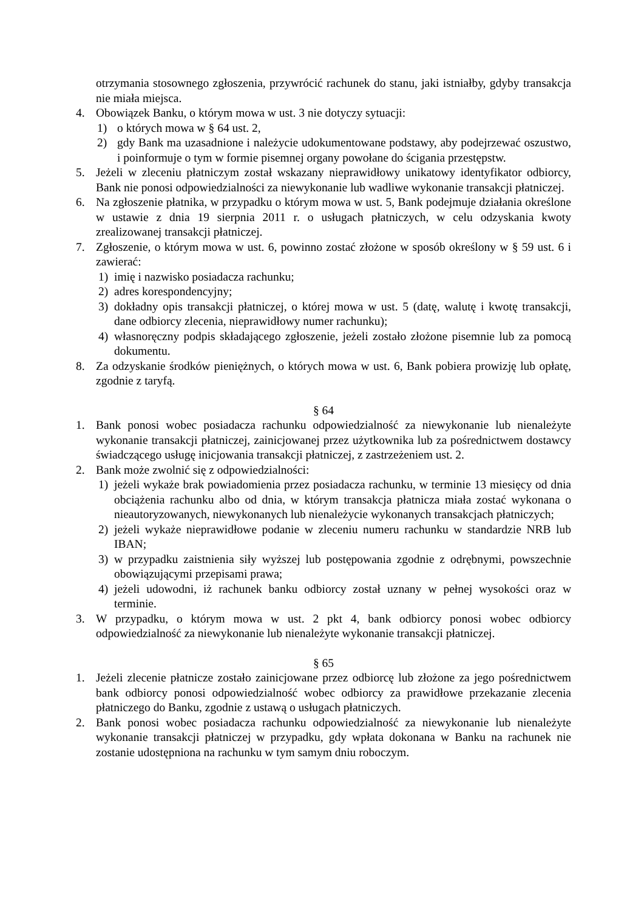otrzymania stosownego zgłoszenia, przywrócić rachunek do stanu, jaki istniałby, gdyby transakcja nie miała miejsca.
4. Obowiązek Banku, o którym mowa w ust. 3 nie dotyczy sytuacji:
1) o których mowa w § 64 ust. 2,
2) gdy Bank ma uzasadnione i należycie udokumentowane podstawy, aby podejrzewać oszustwo, i poinformuje o tym w formie pisemnej organy powołane do ścigania przestępstw.
5. Jeżeli w zleceniu płatniczym został wskazany nieprawidłowy unikatowy identyfikator odbiorcy, Bank nie ponosi odpowiedzialności za niewykonanie lub wadliwe wykonanie transakcji płatniczej.
6. Na zgłoszenie płatnika, w przypadku o którym mowa w ust. 5, Bank podejmuje działania określone w ustawie z dnia 19 sierpnia 2011 r. o usługach płatniczych, w celu odzyskania kwoty zrealizowanej transakcji płatniczej.
7. Zgłoszenie, o którym mowa w ust. 6, powinno zostać złożone w sposób określony w § 59 ust. 6 i zawierać:
1) imię i nazwisko posiadacza rachunku;
2) adres korespondencyjny;
3) dokładny opis transakcji płatniczej, o której mowa w ust. 5 (datę, walutę i kwotę transakcji, dane odbiorcy zlecenia, nieprawidłowy numer rachunku);
4) własnoręczny podpis składającego zgłoszenie, jeżeli zostało złożone pisemnie lub za pomocą dokumentu.
8. Za odzyskanie środków pieniężnych, o których mowa w ust. 6, Bank pobiera prowizję lub opłatę, zgodnie z taryfą.
§ 64
1. Bank ponosi wobec posiadacza rachunku odpowiedzialność za niewykonanie lub nienależyte wykonanie transakcji płatniczej, zainicjowanej przez użytkownika lub za pośrednictwem dostawcy świadczącego usługę inicjowania transakcji płatniczej, z zastrzeżeniem ust. 2.
2. Bank może zwolnić się z odpowiedzialności:
1) jeżeli wykaże brak powiadomienia przez posiadacza rachunku, w terminie 13 miesięcy od dnia obciążenia rachunku albo od dnia, w którym transakcja płatnicza miała zostać wykonana o nieautoryzowanych, niewykonanych lub nienależycie wykonanych transakcjach płatniczych;
2) jeżeli wykaże nieprawidłowe podanie w zleceniu numeru rachunku w standardzie NRB lub IBAN;
3) w przypadku zaistnienia siły wyższej lub postępowania zgodnie z odrębnymi, powszechnie obowiązującymi przepisami prawa;
4) jeżeli udowodni, iż rachunek banku odbiorcy został uznany w pełnej wysokości oraz w terminie.
3. W przypadku, o którym mowa w ust. 2 pkt 4, bank odbiorcy ponosi wobec odbiorcy odpowiedzialność za niewykonanie lub nienależyte wykonanie transakcji płatniczej.
§ 65
1. Jeżeli zlecenie płatnicze zostało zainicjowane przez odbiorcę lub złożone za jego pośrednictwem bank odbiorcy ponosi odpowiedzialność wobec odbiorcy za prawidłowe przekazanie zlecenia płatniczego do Banku, zgodnie z ustawą o usługach płatniczych.
2. Bank ponosi wobec posiadacza rachunku odpowiedzialność za niewykonanie lub nienależyte wykonanie transakcji płatniczej w przypadku, gdy wpłata dokonana w Banku na rachunek nie zostanie udostępniona na rachunku w tym samym dniu roboczym.